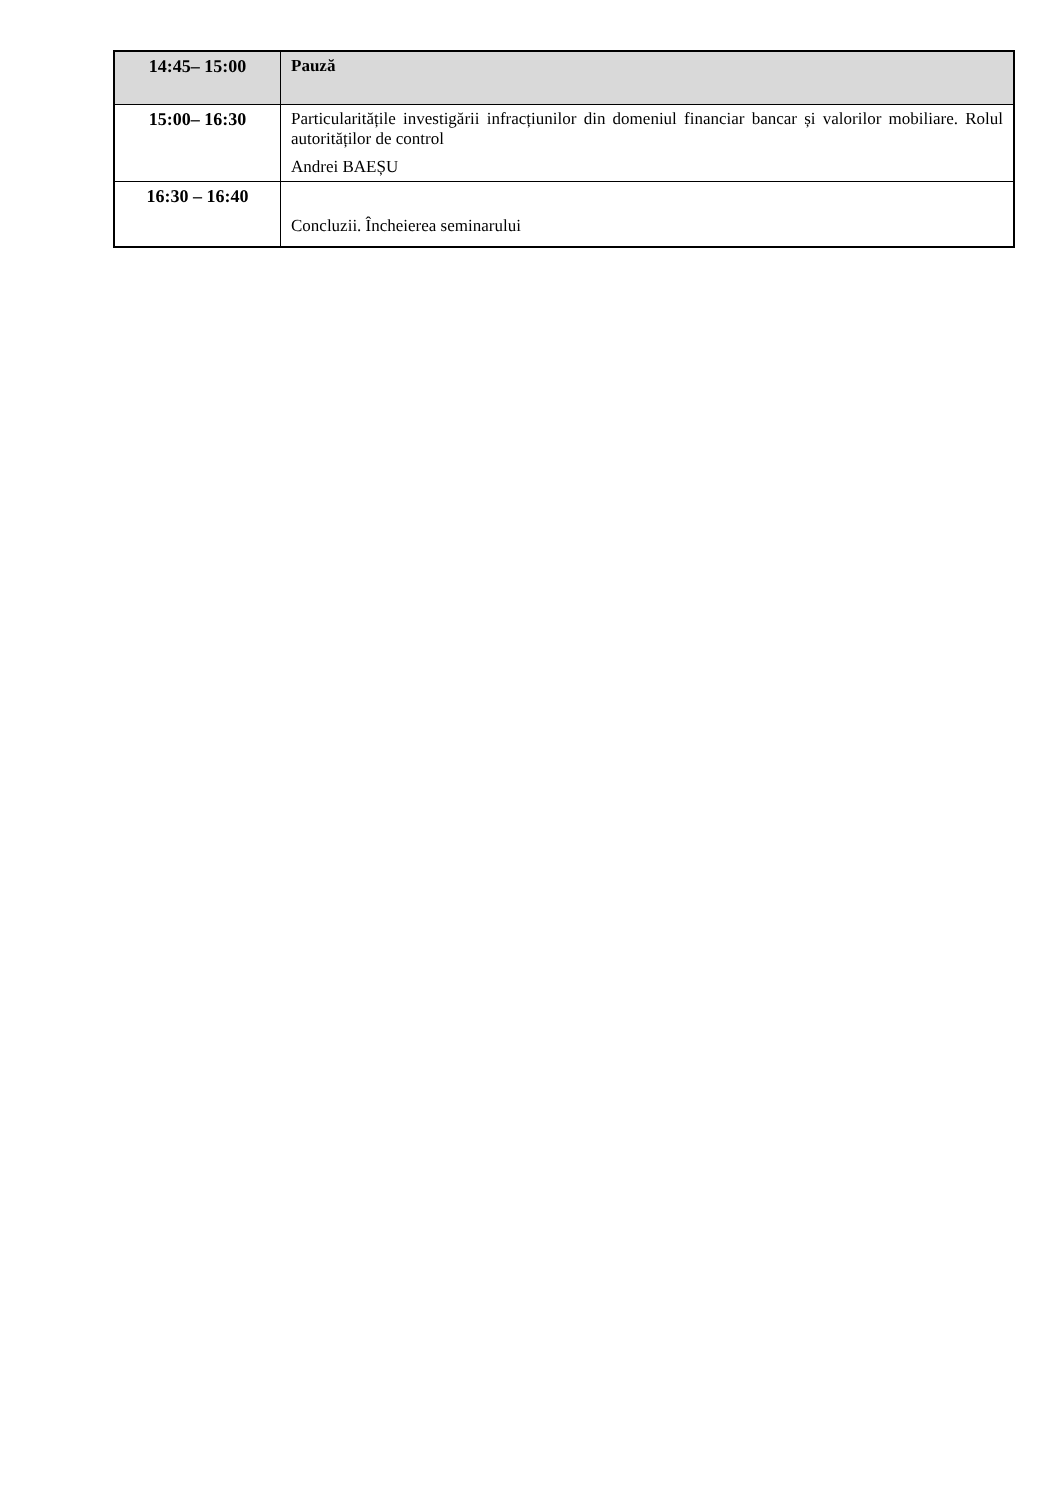| 14:45– 15:00 | Pauză |
| 15:00– 16:30 | Particularitățile investigării infracțiunilor din domeniul financiar bancar și valorilor mobiliare. Rolul autorităților de control Andrei BAEȘU |
| 16:30 – 16:40 | Concluzii. Încheierea seminarului |